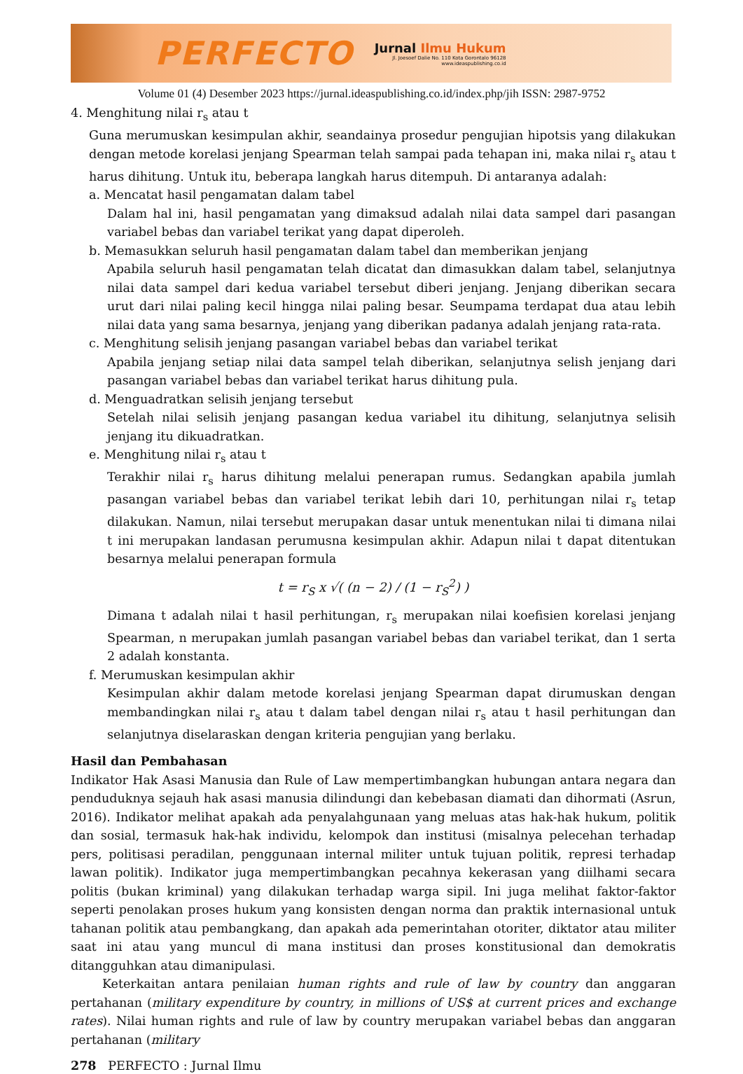PERFECTO
Jurnal Ilmu Hukum
Jl. Joesoef Dalie No. 110 Kota Gorontalo 96128
www.ideaspublishing.co.id
Volume 01 (4) Desember 2023 https://jurnal.ideaspublishing.co.id/index.php/jih ISSN: 2987-9752
4. Menghitung nilai r<sub>s</sub> atau t
Guna merumuskan kesimpulan akhir, seandainya prosedur pengujian hipotsis yang dilakukan dengan metode korelasi jenjang Spearman telah sampai pada tehapan ini, maka nilai r<sub>s</sub> atau t harus dihitung. Untuk itu, beberapa langkah harus ditempuh. Di antaranya adalah:
a. Mencatat hasil pengamatan dalam tabel
Dalam hal ini, hasil pengamatan yang dimaksud adalah nilai data sampel dari pasangan variabel bebas dan variabel terikat yang dapat diperoleh.
b. Memasukkan seluruh hasil pengamatan dalam tabel dan memberikan jenjang
Apabila seluruh hasil pengamatan telah dicatat dan dimasukkan dalam tabel, selanjutnya nilai data sampel dari kedua variabel tersebut diberi jenjang. Jenjang diberikan secara urut dari nilai paling kecil hingga nilai paling besar. Seumpama terdapat dua atau lebih nilai data yang sama besarnya, jenjang yang diberikan padanya adalah jenjang rata-rata.
c. Menghitung selisih jenjang pasangan variabel bebas dan variabel terikat
Apabila jenjang setiap nilai data sampel telah diberikan, selanjutnya selish jenjang dari pasangan variabel bebas dan variabel terikat harus dihitung pula.
d. Menguadratkan selisih jenjang tersebut
Setelah nilai selisih jenjang pasangan kedua variabel itu dihitung, selanjutnya selisih jenjang itu dikuadratkan.
e. Menghitung nilai r<sub>s</sub> atau t
Terakhir nilai r<sub>s</sub> harus dihitung melalui penerapan rumus. Sedangkan apabila jumlah pasangan variabel bebas dan variabel terikat lebih dari 10, perhitungan nilai r<sub>s</sub> tetap dilakukan. Namun, nilai tersebut merupakan dasar untuk menentukan nilai ti dimana nilai t ini merupakan landasan perumusna kesimpulan akhir. Adapun nilai t dapat ditentukan besarnya melalui penerapan formula
t = r<sub>S</sub> x √( (n − 2) / (1 − r<sub>S</sub><sup>2</sup>) )
Dimana t adalah nilai t hasil perhitungan, r<sub>s</sub> merupakan nilai koefisien korelasi jenjang Spearman, n merupakan jumlah pasangan variabel bebas dan variabel terikat, dan 1 serta 2 adalah konstanta.
f. Merumuskan kesimpulan akhir
Kesimpulan akhir dalam metode korelasi jenjang Spearman dapat dirumuskan dengan membandingkan nilai r<sub>s</sub> atau t dalam tabel dengan nilai r<sub>s</sub> atau t hasil perhitungan dan selanjutnya diselaraskan dengan kriteria pengujian yang berlaku.
Hasil dan Pembahasan
Indikator Hak Asasi Manusia dan Rule of Law mempertimbangkan hubungan antara negara dan penduduknya sejauh hak asasi manusia dilindungi dan kebebasan diamati dan dihormati (Asrun, 2016). Indikator melihat apakah ada penyalahgunaan yang meluas atas hak-hak hukum, politik dan sosial, termasuk hak-hak individu, kelompok dan institusi (misalnya pelecehan terhadap pers, politisasi peradilan, penggunaan internal militer untuk tujuan politik, represi terhadap lawan politik). Indikator juga mempertimbangkan pecahnya kekerasan yang diilhami secara politis (bukan kriminal) yang dilakukan terhadap warga sipil. Ini juga melihat faktor-faktor seperti penolakan proses hukum yang konsisten dengan norma dan praktik internasional untuk tahanan politik atau pembangkang, dan apakah ada pemerintahan otoriter, diktator atau militer saat ini atau yang muncul di mana institusi dan proses konstitusional dan demokratis ditangguhkan atau dimanipulasi.
Keterkaitan antara penilaian human rights and rule of law by country dan anggaran pertahanan (military expenditure by country, in millions of US$ at current prices and exchange rates). Nilai human rights and rule of law by country merupakan variabel bebas dan anggaran pertahanan (military
278 PERFECTO : Jurnal Ilmu